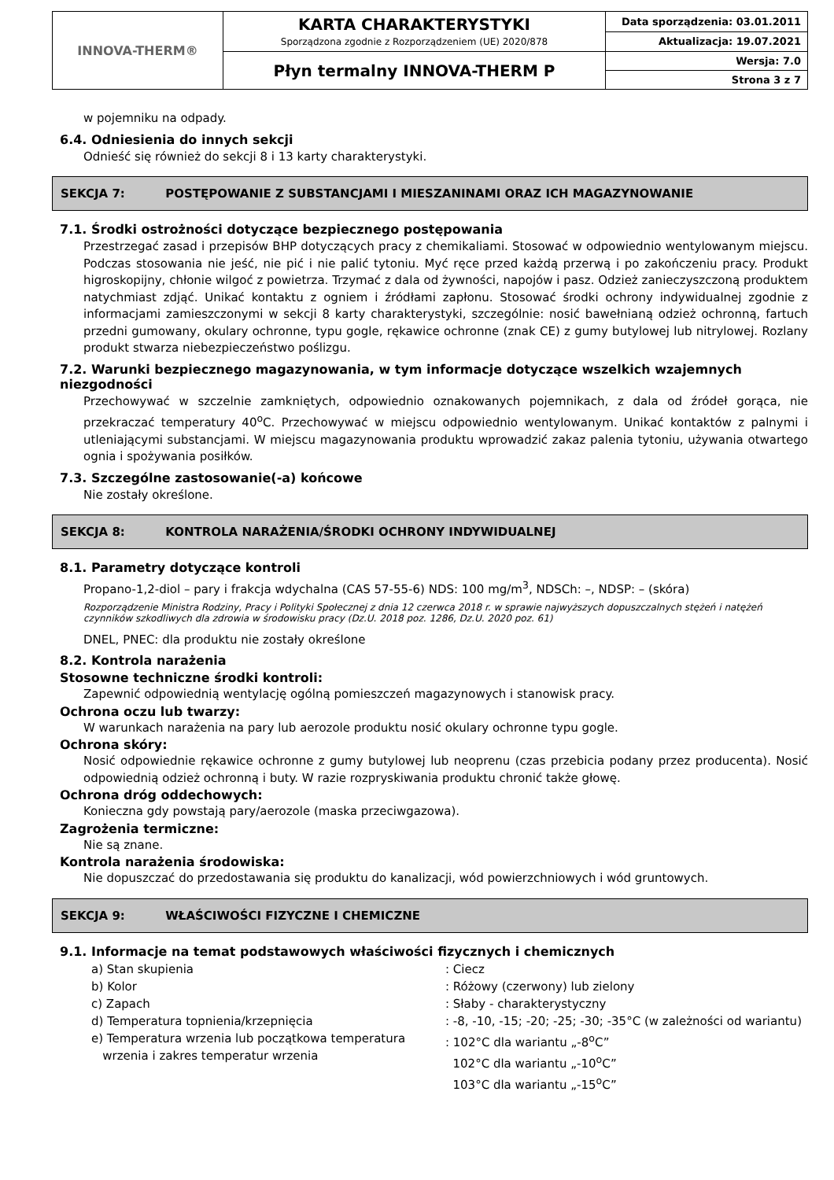| INNOVA-THERM® | KARTA CHARAKTERYSTYKI Sporządzona zgodnie z Rozporządzeniem (UE) 2020/878 | Data sporządzenia: 03.01.2011 |
| | | Aktualizacja: 19.07.2021 |
| | Płyn termalny INNOVA-THERM P | Wersja: 7.0 |
| | | Strona 3 z 7 |
w pojemniku na odpady.
6.4. Odniesienia do innych sekcji
Odnieść się również do sekcji 8 i 13 karty charakterystyki.
SEKCJA 7: POSTĘPOWANIE Z SUBSTANCJAMI I MIESZANINAMI ORAZ ICH MAGAZYNOWANIE
7.1. Środki ostrożności dotyczące bezpiecznego postępowania
Przestrzegać zasad i przepisów BHP dotyczących pracy z chemikaliami. Stosować w odpowiednio wentylowanym miejscu. Podczas stosowania nie jeść, nie pić i nie palić tytoniu. Myć ręce przed każdą przerwą i po zakończeniu pracy. Produkt higroskopijny, chłonie wilgoć z powietrza. Trzymać z dala od żywności, napojów i pasz. Odzież zanieczyszczoną produktem natychmiast zdjąć. Unikać kontaktu z ogniem i źródłami zapłonu. Stosować środki ochrony indywidualnej zgodnie z informacjami zamieszczonymi w sekcji 8 karty charakterystyki, szczególnie: nosić bawełnianą odzież ochronną, fartuch przedni gumowany, okulary ochronne, typu gogle, rękawice ochronne (znak CE) z gumy butylowej lub nitrylowej. Rozlany produkt stwarza niebezpieczeństwo poślizgu.
7.2. Warunki bezpiecznego magazynowania, w tym informacje dotyczące wszelkich wzajemnych niezgodności
Przechowywać w szczelnie zamkniętych, odpowiednio oznakowanych pojemnikach, z dala od źródeł gorąca, nie przekraczać temperatury 40<sup>o</sup>C. Przechowywać w miejscu odpowiednio wentylowanym. Unikać kontaktów z palnymi i utleniającymi substancjami. W miejscu magazynowania produktu wprowadzić zakaz palenia tytoniu, używania otwartego ognia i spożywania posiłków.
7.3. Szczególne zastosowanie(-a) końcowe
Nie zostały określone.
SEKCJA 8: KONTROLA NARAŻENIA/ŚRODKI OCHRONY INDYWIDUALNEJ
8.1. Parametry dotyczące kontroli
Propano-1,2-diol – pary i frakcja wdychalna (CAS 57-55-6) NDS: 100 mg/m<sup>3</sup>, NDSCh: –, NDSP: – (skóra)
Rozporządzenie Ministra Rodziny, Pracy i Polityki Społecznej z dnia 12 czerwca 2018 r. w sprawie najwyższych dopuszczalnych stężeń i natężeń czynników szkodliwych dla zdrowia w środowisku pracy (Dz.U. 2018 poz. 1286, Dz.U. 2020 poz. 61)
DNEL, PNEC: dla produktu nie zostały określone
8.2. Kontrola narażenia
Stosowne techniczne środki kontroli:
Zapewnić odpowiednią wentylację ogólną pomieszczeń magazynowych i stanowisk pracy.
Ochrona oczu lub twarzy:
W warunkach narażenia na pary lub aerozole produktu nosić okulary ochronne typu gogle.
Ochrona skóry:
Nosić odpowiednie rękawice ochronne z gumy butylowej lub neoprenu (czas przebicia podany przez producenta). Nosić odpowiednią odzież ochronną i buty. W razie rozpryskiwania produktu chronić także głowę.
Ochrona dróg oddechowych:
Konieczna gdy powstają pary/aerozole (maska przeciwgazowa).
Zagrożenia termiczne:
Nie są znane.
Kontrola narażenia środowiska:
Nie dopuszczać do przedostawania się produktu do kanalizacji, wód powierzchniowych i wód gruntowych.
SEKCJA 9: WŁAŚCIWOŚCI FIZYCZNE I CHEMICZNE
9.1. Informacje na temat podstawowych właściwości fizycznych i chemicznych
| a) Stan skupienia | : Ciecz |
| b) Kolor | : Różowy (czerwony) lub zielony |
| c) Zapach | : Słaby - charakterystyczny |
| d) Temperatura topnienia/krzepnięcia | : -8, -10, -15; -20; -25; -30; -35°C (w zależności od wariantu) |
| e) Temperatura wrzenia lub początkowa temperatura wrzenia i zakres temperatur wrzenia | : 102°C dla wariantu „-8<sup>o</sup>C” 102°C dla wariantu „-10<sup>o</sup>C” 103°C dla wariantu „-15<sup>o</sup>C” |